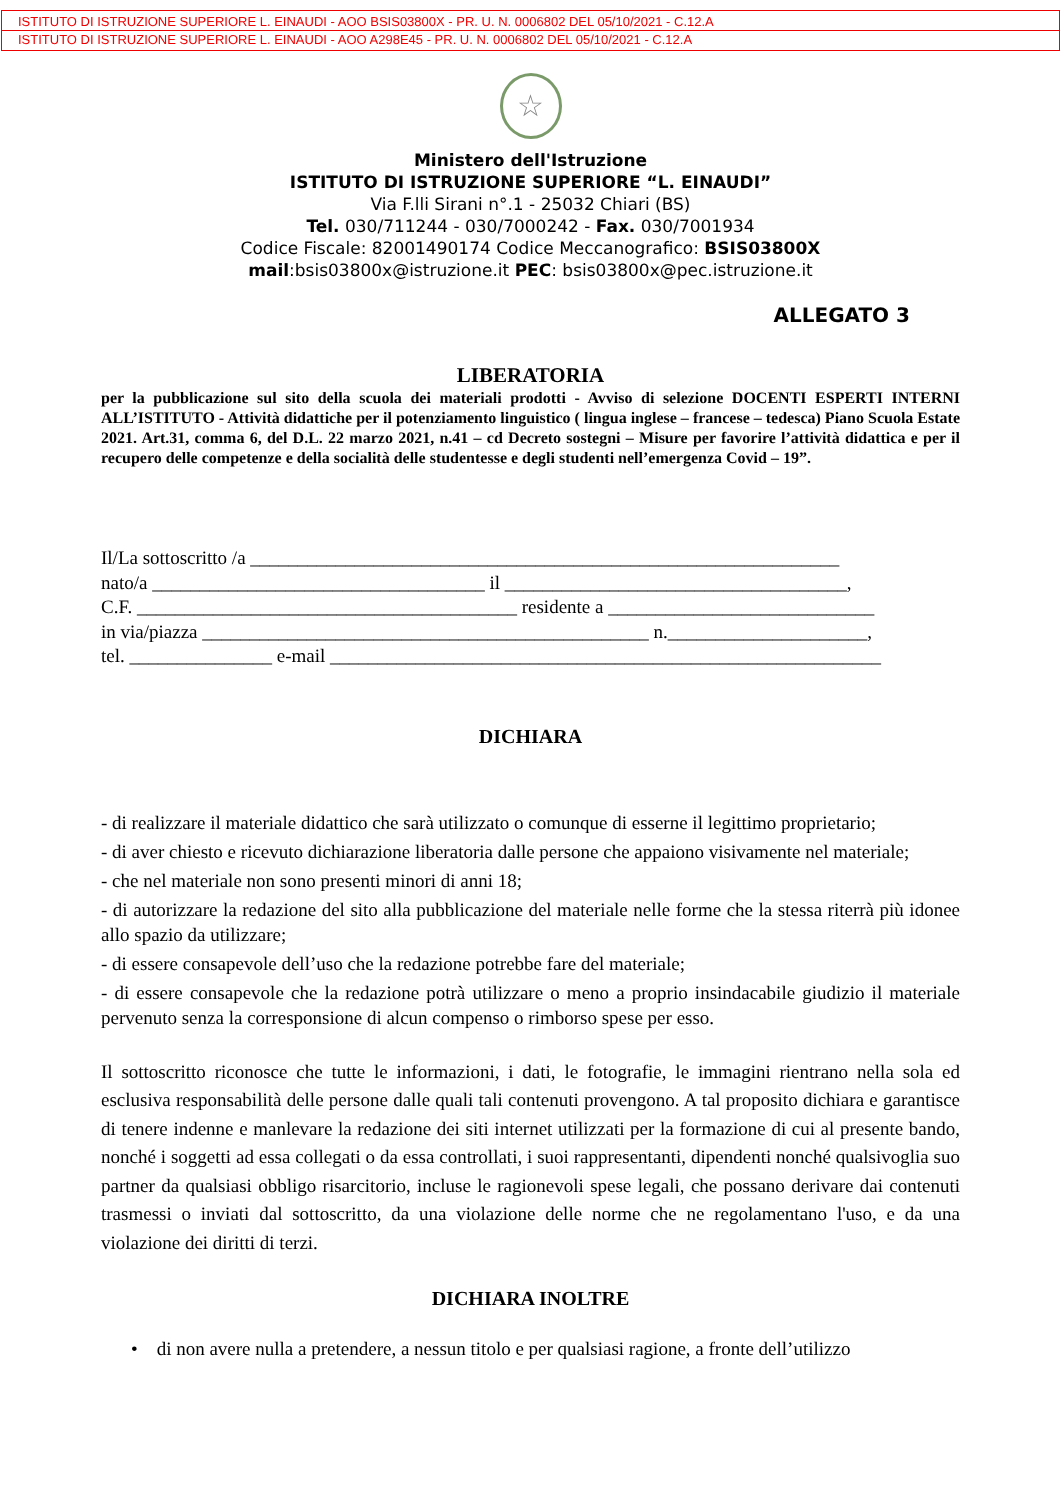ISTITUTO DI ISTRUZIONE SUPERIORE L. EINAUDI - AOO BSIS03800X - PR. U. N. 0006802 DEL 05/10/2021 - C.12.A
ISTITUTO DI ISTRUZIONE SUPERIORE L. EINAUDI - AOO A298E45 - PR. U. N. 0006802 DEL 05/10/2021 - C.12.A
☆
Ministero dell'Istruzione
ISTITUTO DI ISTRUZIONE SUPERIORE “L. EINAUDI”
Via F.lli Sirani n°.1 - 25032 Chiari (BS)
Tel. 030/711244 - 030/7000242 - Fax. 030/7001934
Codice Fiscale: 82001490174 Codice Meccanografico: BSIS03800X
mail:bsis03800x@istruzione.it PEC: bsis03800x@pec.istruzione.it
ALLEGATO 3
LIBERATORIA
per la pubblicazione sul sito della scuola dei materiali prodotti - Avviso di selezione DOCENTI ESPERTI INTERNI ALL’ISTITUTO - Attività didattiche per il potenziamento linguistico ( lingua inglese – francese – tedesca) Piano Scuola Estate 2021. Art.31, comma 6, del D.L. 22 marzo 2021, n.41 – cd Decreto sostegni – Misure per favorire l’attività didattica e per il recupero delle competenze e della socialità delle studentesse e degli studenti nell’emergenza Covid – 19”.
Il/La sottoscritto /a ______________________________________________________________
nato/a ___________________________________ il ____________________________________,
C.F. ________________________________________ residente a ____________________________
in via/piazza _______________________________________________ n._____________________,
tel. _______________ e-mail __________________________________________________________
DICHIARA
- di realizzare il materiale didattico che sarà utilizzato o comunque di esserne il legittimo proprietario;
- di aver chiesto e ricevuto dichiarazione liberatoria dalle persone che appaiono visivamente nel materiale;
- che nel materiale non sono presenti minori di anni 18;
- di autorizzare la redazione del sito alla pubblicazione del materiale nelle forme che la stessa riterrà più idonee allo spazio da utilizzare;
- di essere consapevole dell’uso che la redazione potrebbe fare del materiale;
- di essere consapevole che la redazione potrà utilizzare o meno a proprio insindacabile giudizio il materiale pervenuto senza la corresponsione di alcun compenso o rimborso spese per esso.
Il sottoscritto riconosce che tutte le informazioni, i dati, le fotografie, le immagini rientrano nella sola ed esclusiva responsabilità delle persone dalle quali tali contenuti provengono. A tal proposito dichiara e garantisce di tenere indenne e manlevare la redazione dei siti internet utilizzati per la formazione di cui al presente bando, nonché i soggetti ad essa collegati o da essa controllati, i suoi rappresentanti, dipendenti nonché qualsivoglia suo partner da qualsiasi obbligo risarcitorio, incluse le ragionevoli spese legali, che possano derivare dai contenuti trasmessi o inviati dal sottoscritto, da una violazione delle norme che ne regolamentano l'uso, e da una violazione dei diritti di terzi.
DICHIARA INOLTRE
• di non avere nulla a pretendere, a nessun titolo e per qualsiasi ragione, a fronte dell’utilizzo